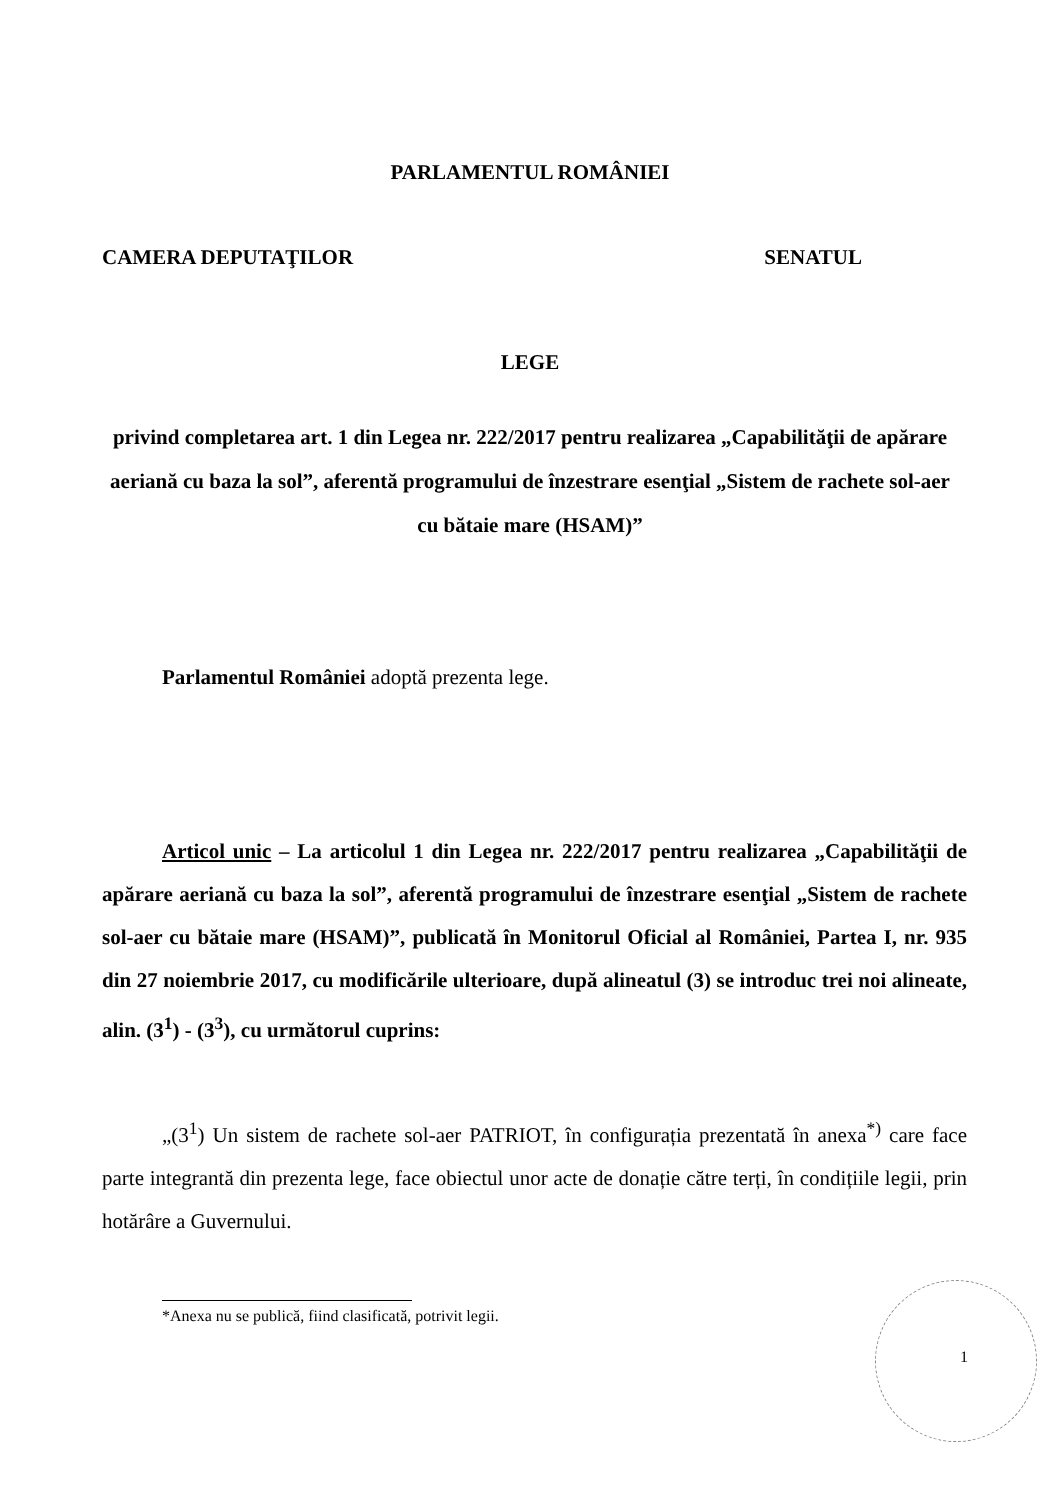PARLAMENTUL ROMÂNIEI
CAMERA DEPUTAŢILOR SENATUL
LEGE
privind completarea art. 1 din Legea nr. 222/2017 pentru realizarea „Capabilităţii de apărare aeriană cu baza la sol”, aferentă programului de înzestrare esenţial „Sistem de rachete sol-aer cu bătaie mare (HSAM)”
Parlamentul României adoptă prezenta lege.
Articol unic – La articolul 1 din Legea nr. 222/2017 pentru realizarea „Capabilităţii de apărare aeriană cu baza la sol”, aferentă programului de înzestrare esenţial „Sistem de rachete sol-aer cu bătaie mare (HSAM)”, publicată în Monitorul Oficial al României, Partea I, nr. 935 din 27 noiembrie 2017, cu modificările ulterioare, după alineatul (3) se introduc trei noi alineate, alin. (3<sup>1</sup>) - (3<sup>3</sup>), cu următorul cuprins:
„(3<sup>1</sup>) Un sistem de rachete sol-aer PATRIOT, în configurația prezentată în anexa<sup>*)</sup> care face parte integrantă din prezenta lege, face obiectul unor acte de donație către terți, în condițiile legii, prin hotărâre a Guvernului.
*Anexa nu se publică, fiind clasificată, potrivit legii.
1